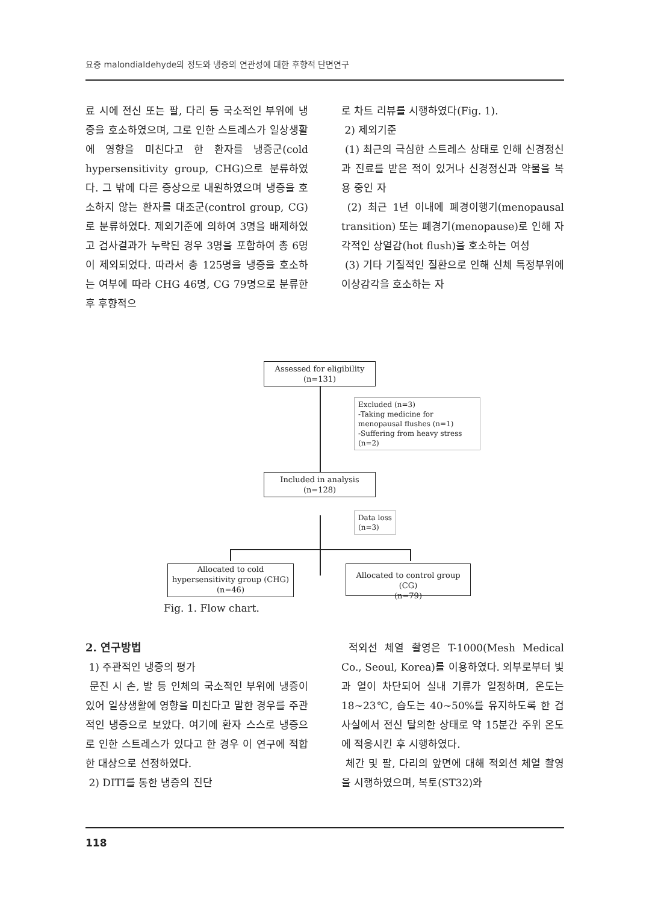요중 malondialdehyde의 정도와 냉증의 연관성에 대한 후향적 단면연구
료 시에 전신 또는 팔, 다리 등 국소적인 부위에 냉증을 호소하였으며, 그로 인한 스트레스가 일상생활에 영향을 미친다고 한 환자를 냉증군(cold hypersensitivity group, CHG)으로 분류하였다. 그 밖에 다른 증상으로 내원하였으며 냉증을 호소하지 않는 환자를 대조군(control group, CG)로 분류하였다. 제외기준에 의하여 3명을 배제하였고 검사결과가 누락된 경우 3명을 포함하여 총 6명이 제외되었다. 따라서 총 125명을 냉증을 호소하는 여부에 따라 CHG 46명, CG 79명으로 분류한 후 후향적으
로 차트 리뷰를 시행하였다(Fig. 1).
2) 제외기준
(1) 최근의 극심한 스트레스 상태로 인해 신경정신과 진료를 받은 적이 있거나 신경정신과 약물을 복용 중인 자
(2) 최근 1년 이내에 폐경이행기(menopausal transition) 또는 폐경기(menopause)로 인해 자각적인 상열감(hot flush)을 호소하는 여성
(3) 기타 기질적인 질환으로 인해 신체 특정부위에 이상감각을 호소하는 자
Assessed for eligibility
(n=131)
Excluded (n=3)
-Taking medicine for menopausal flushes (n=1)
-Suffering from heavy stress (n=2)
Included in analysis
(n=128)
Data loss
(n=3)
Allocated to cold hypersensitivity group (CHG)
(n=46)
Allocated to control group (CG)
(n=79)
Fig. 1. Flow chart.
2. 연구방법
1) 주관적인 냉증의 평가
문진 시 손, 발 등 인체의 국소적인 부위에 냉증이 있어 일상생활에 영향을 미친다고 말한 경우를 주관적인 냉증으로 보았다. 여기에 환자 스스로 냉증으로 인한 스트레스가 있다고 한 경우 이 연구에 적합한 대상으로 선정하였다.
2) DITI를 통한 냉증의 진단
적외선 체열 촬영은 T-1000(Mesh Medical Co., Seoul, Korea)를 이용하였다. 외부로부터 빛과 열이 차단되어 실내 기류가 일정하며, 온도는 18~23℃, 습도는 40~50%를 유지하도록 한 검사실에서 전신 탈의한 상태로 약 15분간 주위 온도에 적응시킨 후 시행하였다.
체간 및 팔, 다리의 앞면에 대해 적외선 체열 촬영을 시행하였으며, 복토(ST32)와
118